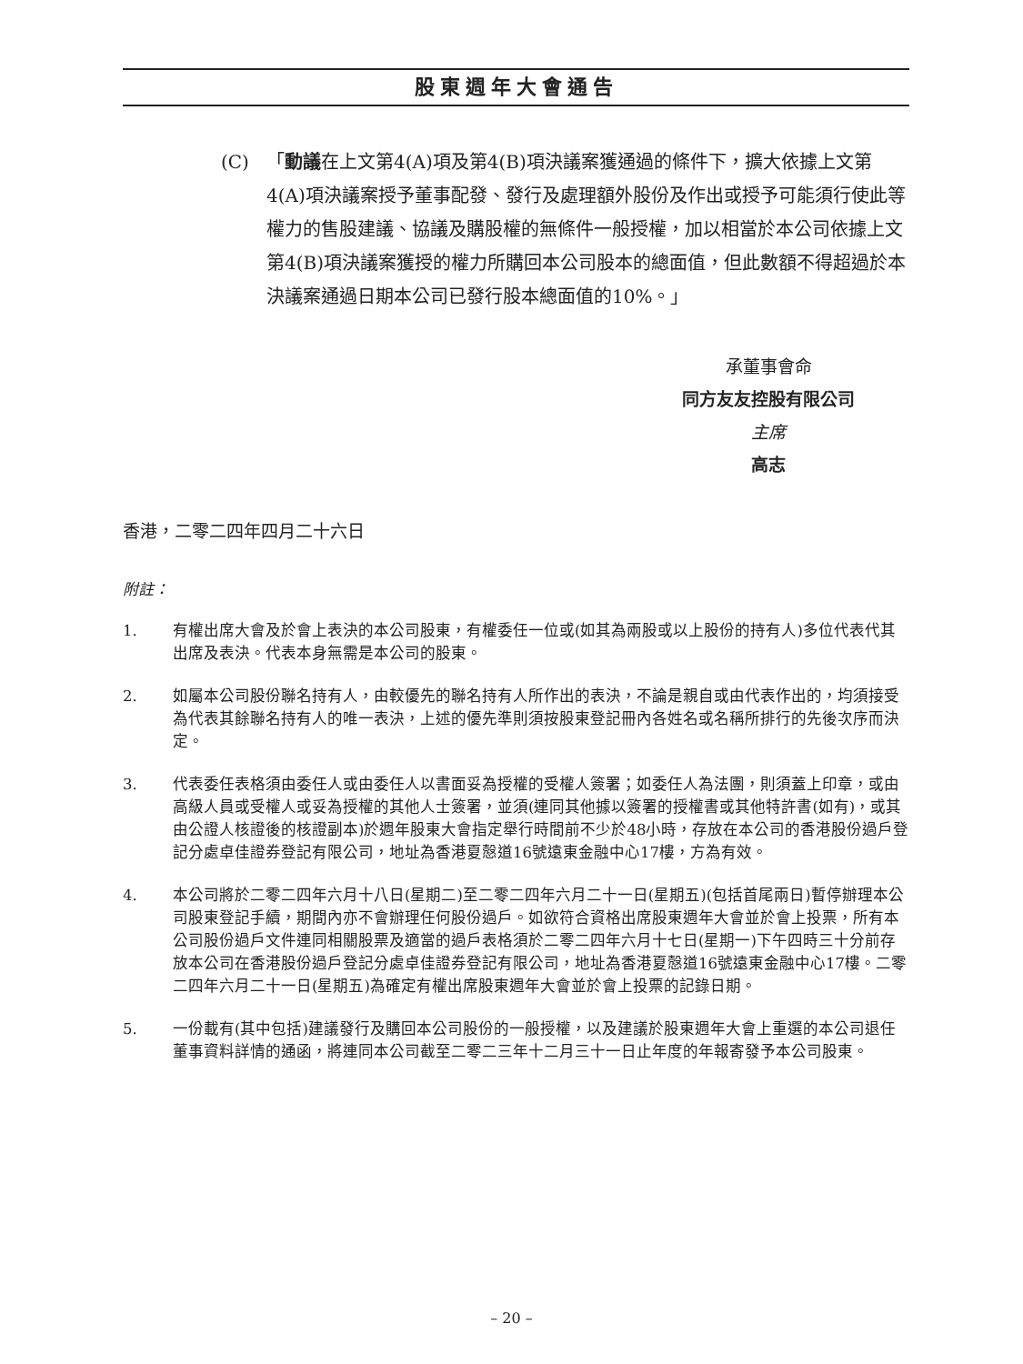股東週年大會通告
(C) 「動議在上文第4(A)項及第4(B)項決議案獲通過的條件下，擴大依據上文第4(A)項決議案授予董事配發、發行及處理額外股份及作出或授予可能須行使此等權力的售股建議、協議及購股權的無條件一般授權，加以相當於本公司依據上文第4(B)項決議案獲授的權力所購回本公司股本的總面值，但此數額不得超過於本決議案通過日期本公司已發行股本總面值的10%。」
承董事會命
同方友友控股有限公司
主席
高志
香港，二零二四年四月二十六日
附註：
1. 有權出席大會及於會上表決的本公司股東，有權委任一位或(如其為兩股或以上股份的持有人)多位代表代其出席及表決。代表本身無需是本公司的股東。
2. 如屬本公司股份聯名持有人，由較優先的聯名持有人所作出的表決，不論是親自或由代表作出的，均須接受為代表其餘聯名持有人的唯一表決，上述的優先準則須按股東登記冊內各姓名或名稱所排行的先後次序而決定。
3. 代表委任表格須由委任人或由委任人以書面妥為授權的受權人簽署；如委任人為法團，則須蓋上印章，或由高級人員或受權人或妥為授權的其他人士簽署，並須(連同其他據以簽署的授權書或其他特許書(如有)，或其由公證人核證後的核證副本)於週年股東大會指定舉行時間前不少於48小時，存放在本公司的香港股份過戶登記分處卓佳證券登記有限公司，地址為香港夏慤道16號遠東金融中心17樓，方為有效。
4. 本公司將於二零二四年六月十八日(星期二)至二零二四年六月二十一日(星期五)(包括首尾兩日)暫停辦理本公司股東登記手續，期間內亦不會辦理任何股份過戶。如欲符合資格出席股東週年大會並於會上投票，所有本公司股份過戶文件連同相關股票及適當的過戶表格須於二零二四年六月十七日(星期一)下午四時三十分前存放本公司在香港股份過戶登記分處卓佳證券登記有限公司，地址為香港夏慤道16號遠東金融中心17樓。二零二四年六月二十一日(星期五)為確定有權出席股東週年大會並於會上投票的記錄日期。
5. 一份載有(其中包括)建議發行及購回本公司股份的一般授權，以及建議於股東週年大會上重選的本公司退任董事資料詳情的通函，將連同本公司截至二零二三年十二月三十一日止年度的年報寄發予本公司股東。
– 20 –